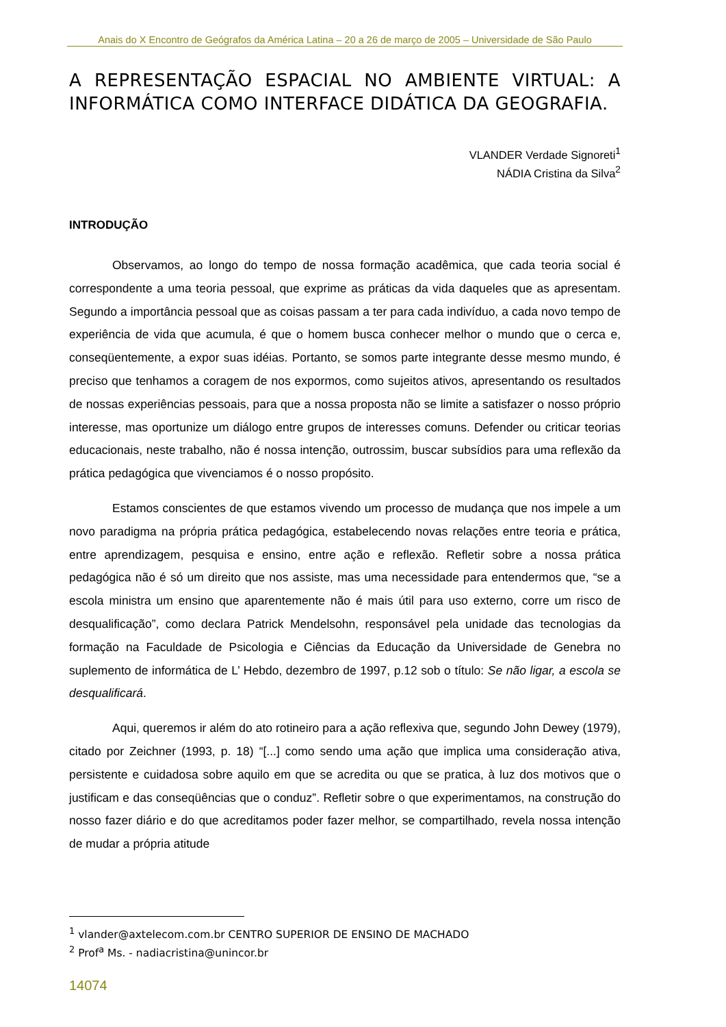Anais do X Encontro de Geógrafos da América Latina – 20 a 26 de março de 2005 – Universidade de São Paulo
A REPRESENTAÇÃO ESPACIAL NO AMBIENTE VIRTUAL: A INFORMÁTICA COMO INTERFACE DIDÁTICA DA GEOGRAFIA.
VLANDER Verdade Signoreti<sup>1</sup>
NÁDIA Cristina da Silva<sup>2</sup>
INTRODUÇÃO
Observamos, ao longo do tempo de nossa formação acadêmica, que cada teoria social é correspondente a uma teoria pessoal, que exprime as práticas da vida daqueles que as apresentam. Segundo a importância pessoal que as coisas passam a ter para cada indivíduo, a cada novo tempo de experiência de vida que acumula, é que o homem busca conhecer melhor o mundo que o cerca e, conseqüentemente, a expor suas idéias. Portanto, se somos parte integrante desse mesmo mundo, é preciso que tenhamos a coragem de nos expormos, como sujeitos ativos, apresentando os resultados de nossas experiências pessoais, para que a nossa proposta não se limite a satisfazer o nosso próprio interesse, mas oportunize um diálogo entre grupos de interesses comuns. Defender ou criticar teorias educacionais, neste trabalho, não é nossa intenção, outrossim, buscar subsídios para uma reflexão da prática pedagógica que vivenciamos é o nosso propósito.
Estamos conscientes de que estamos vivendo um processo de mudança que nos impele a um novo paradigma na própria prática pedagógica, estabelecendo novas relações entre teoria e prática, entre aprendizagem, pesquisa e ensino, entre ação e reflexão. Refletir sobre a nossa prática pedagógica não é só um direito que nos assiste, mas uma necessidade para entendermos que, “se a escola ministra um ensino que aparentemente não é mais útil para uso externo, corre um risco de desqualificação”, como declara Patrick Mendelsohn, responsável pela unidade das tecnologias da formação na Faculdade de Psicologia e Ciências da Educação da Universidade de Genebra no suplemento de informática de L’ Hebdo, dezembro de 1997, p.12 sob o título: Se não ligar, a escola se desqualificará.
Aqui, queremos ir além do ato rotineiro para a ação reflexiva que, segundo John Dewey (1979), citado por Zeichner (1993, p. 18) “[...] como sendo uma ação que implica uma consideração ativa, persistente e cuidadosa sobre aquilo em que se acredita ou que se pratica, à luz dos motivos que o justificam e das conseqüências que o conduz”. Refletir sobre o que experimentamos, na construção do nosso fazer diário e do que acreditamos poder fazer melhor, se compartilhado, revela nossa intenção de mudar a própria atitude
<sup>1</sup> vlander@axtelecom.com.br CENTRO SUPERIOR DE ENSINO DE MACHADO
<sup>2</sup> Prof<sup>a</sup> Ms. - nadiacristina@unincor.br
14074